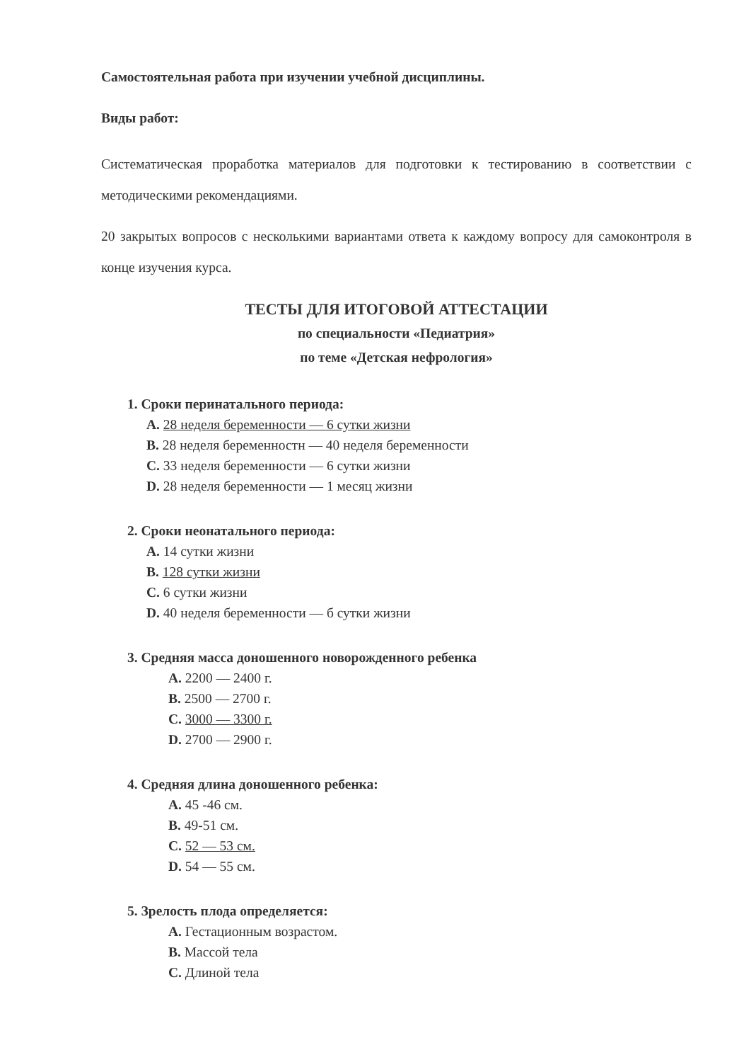Самостоятельная работа при изучении учебной дисциплины.
Виды работ:
Систематическая проработка материалов для подготовки к тестированию в соответствии с методическими рекомендациями.
20 закрытых вопросов с несколькими вариантами ответа к каждому вопросу для самоконтроля в конце изучения курса.
ТЕСТЫ ДЛЯ ИТОГОВОЙ АТТЕСТАЦИИ
по специальности «Педиатрия»
по теме «Детская нефрология»
1. Сроки перинатального периода:
A. 28 неделя беременности — 6 сутки жизни
B. 28 неделя беременностн — 40 неделя беременности
C. 33 неделя беременности — 6 сутки жизни
D. 28 неделя беременности — 1 месяц жизни
2. Сроки неонатального периода:
A. 14 сутки жизни
B. 128 сутки жизни
C. 6 сутки жизни
D. 40 неделя беременности — б сутки жизни
3. Средняя масса доношенного новорожденного ребенка
A. 2200 — 2400 г.
B. 2500 — 2700 г.
C. 3000 — 3300 г.
D. 2700 — 2900 г.
4. Средняя длина доношенного ребенка:
A. 45 -46 см.
B. 49-51 см.
C. 52 — 53 см.
D. 54 — 55 см.
5. Зрелость плода определяется:
A. Гестационным возрастом.
B. Массой тела
C. Длиной тела